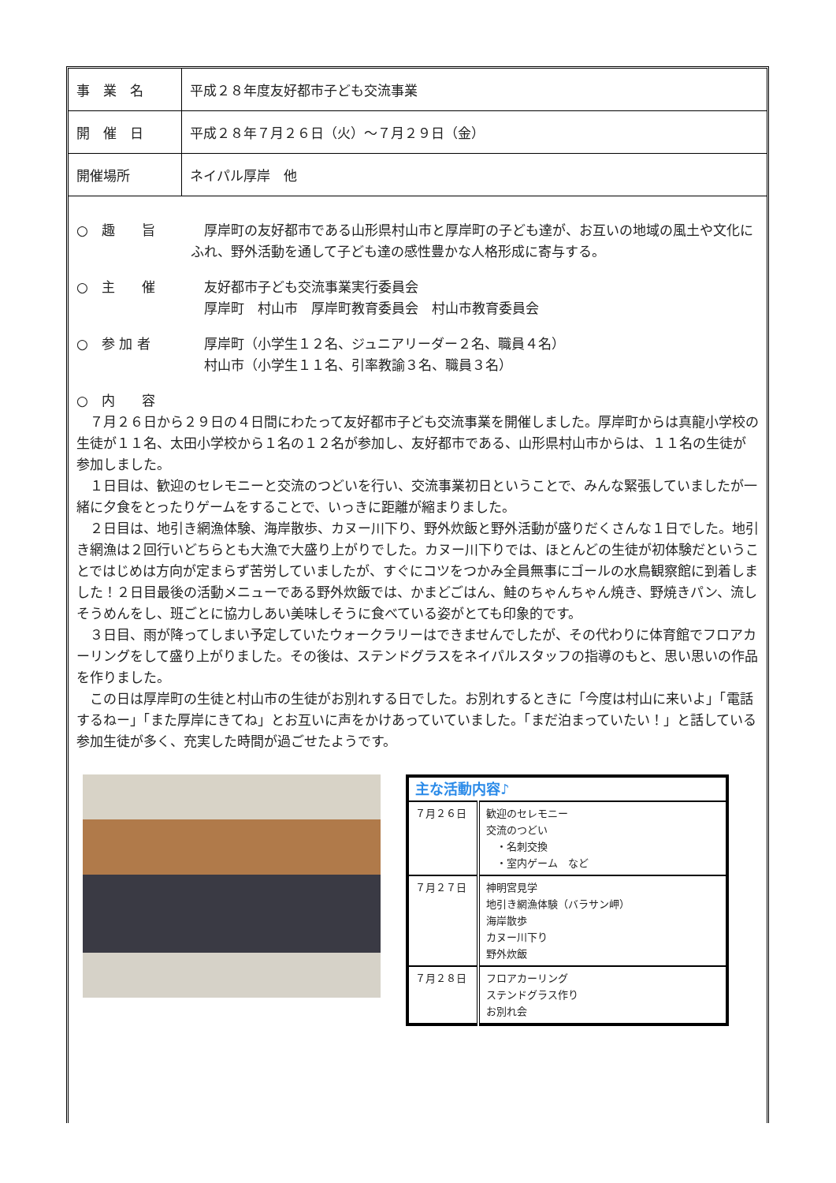| 事 業 名 | 平成２８年度友好都市子ども交流事業 |
| 開 催 日 | 平成２８年７月２６日（火）～７月２９日（金） |
| 開催場所 | ネイパル厚岸 他 |
○　趣　　旨 　厚岸町の友好都市である山形県村山市と厚岸町の子ども達が、お互いの地域の風土や文化にふれ、野外活動を通して子ども達の感性豊かな人格形成に寄与する。
○　主　　催 　友好都市子ども交流事業実行委員会
　厚岸町　村山市　厚岸町教育委員会　村山市教育委員会
○　参 加 者 　厚岸町（小学生１２名、ジュニアリーダー２名、職員４名）
　村山市（小学生１１名、引率教諭３名、職員３名）
○　内　　容
７月２６日から２９日の４日間にわたって友好都市子ども交流事業を開催しました。厚岸町からは真龍小学校の生徒が１１名、太田小学校から１名の１２名が参加し、友好都市である、山形県村山市からは、１１名の生徒が参加しました。
１日目は、歓迎のセレモニーと交流のつどいを行い、交流事業初日ということで、みんな緊張していましたが一緒に夕食をとったりゲームをすることで、いっきに距離が縮まりました。
２日目は、地引き網漁体験、海岸散歩、カヌー川下り、野外炊飯と野外活動が盛りだくさんな１日でした。地引き網漁は２回行いどちらとも大漁で大盛り上がりでした。カヌー川下りでは、ほとんどの生徒が初体験だということではじめは方向が定まらず苦労していましたが、すぐにコツをつかみ全員無事にゴールの水鳥観察館に到着しました！２日目最後の活動メニューである野外炊飯では、かまどごはん、鮭のちゃんちゃん焼き、野焼きパン、流しそうめんをし、班ごとに協力しあい美味しそうに食べている姿がとても印象的です。
３日目、雨が降ってしまい予定していたウォークラリーはできませんでしたが、その代わりに体育館でフロアカーリングをして盛り上がりました。その後は、ステンドグラスをネイパルスタッフの指導のもと、思い思いの作品を作りました。
この日は厚岸町の生徒と村山市の生徒がお別れする日でした。お別れするときに「今度は村山に来いよ」「電話するねー」「また厚岸にきてね」とお互いに声をかけあっていていました。「まだ泊まっていたい！」と話している参加生徒が多く、充実した時間が過ごせたようです。
| 主な活動内容♪ | |
| --- | --- |
| ７月２６日 | 歓迎のセレモニー 交流のつどい ・名刺交換 ・室内ゲーム など |
| ７月２７日 | 神明宮見学 地引き網漁体験（バラサン岬） 海岸散歩 カヌー川下り 野外炊飯 |
| ７月２８日 | フロアカーリング ステンドグラス作り お別れ会 |